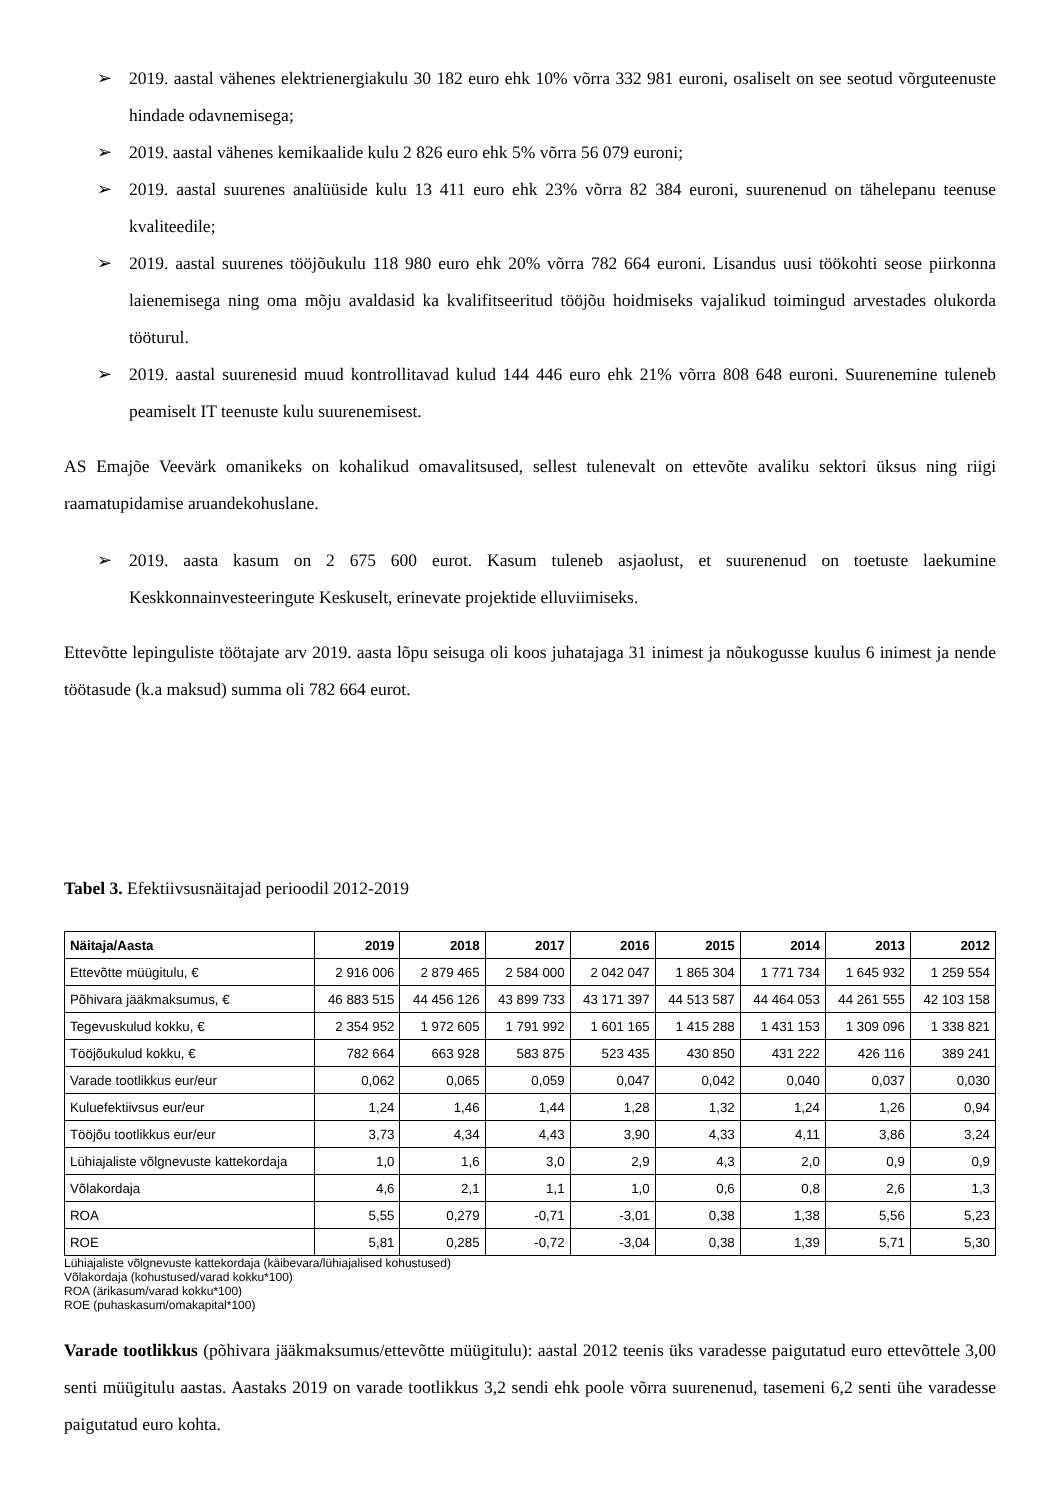➢ 2019. aastal vähenes elektrienergiakulu 30 182 euro ehk 10% võrra 332 981 euroni, osaliselt on see seotud võrguteenuste hindade odavnemisega;
➢ 2019. aastal vähenes kemikaalide kulu 2 826 euro ehk 5% võrra 56 079 euroni;
➢ 2019. aastal suurenes analüüside kulu 13 411 euro ehk 23% võrra 82 384 euroni, suurenenud on tähelepanu teenuse kvaliteedile;
➢ 2019. aastal suurenes tööjõukulu 118 980 euro ehk 20% võrra 782 664 euroni. Lisandus uusi töökohti seose piirkonna laienemisega ning oma mõju avaldasid ka kvalifitseeritud tööjõu hoidmiseks vajalikud toimingud arvestades olukorda tööturul.
➢ 2019. aastal suurenesid muud kontrollitavad kulud 144 446 euro ehk 21% võrra 808 648 euroni. Suurenemine tuleneb peamiselt IT teenuste kulu suurenemisest.
AS Emajõe Veevärk omanikeks on kohalikud omavalitsused, sellest tulenevalt on ettevõte avaliku sektori üksus ning riigi raamatupidamise aruandekohuslane.
➢ 2019. aasta kasum on 2 675 600 eurot. Kasum tuleneb asjaolust, et suurenenud on toetuste laekumine Keskkonnainvesteeringute Keskuselt, erinevate projektide elluviimiseks.
Ettevõtte lepinguliste töötajate arv 2019. aasta lõpu seisuga oli koos juhatajaga 31 inimest ja nõukogusse kuulus 6 inimest ja nende töötasude (k.a maksud) summa oli 782 664 eurot.
Tabel 3. Efektiivsusnäitajad perioodil 2012-2019
| Näitaja/Aasta | 2019 | 2018 | 2017 | 2016 | 2015 | 2014 | 2013 | 2012 |
| --- | --- | --- | --- | --- | --- | --- | --- | --- |
| Ettevõtte müügitulu, € | 2 916 006 | 2 879 465 | 2 584 000 | 2 042 047 | 1 865 304 | 1 771 734 | 1 645 932 | 1 259 554 |
| Põhivara jääkmaksumus, € | 46 883 515 | 44 456 126 | 43 899 733 | 43 171 397 | 44 513 587 | 44 464 053 | 44 261 555 | 42 103 158 |
| Tegevuskulud kokku, € | 2 354 952 | 1 972 605 | 1 791 992 | 1 601 165 | 1 415 288 | 1 431 153 | 1 309 096 | 1 338 821 |
| Tööjõukulud kokku, € | 782 664 | 663 928 | 583 875 | 523 435 | 430 850 | 431 222 | 426 116 | 389 241 |
| Varade tootlikkus eur/eur | 0,062 | 0,065 | 0,059 | 0,047 | 0,042 | 0,040 | 0,037 | 0,030 |
| Kuluefektiivsus eur/eur | 1,24 | 1,46 | 1,44 | 1,28 | 1,32 | 1,24 | 1,26 | 0,94 |
| Tööjõu tootlikkus eur/eur | 3,73 | 4,34 | 4,43 | 3,90 | 4,33 | 4,11 | 3,86 | 3,24 |
| Lühiajaliste võlgnevuste kattekordaja | 1,0 | 1,6 | 3,0 | 2,9 | 4,3 | 2,0 | 0,9 | 0,9 |
| Võlakordaja | 4,6 | 2,1 | 1,1 | 1,0 | 0,6 | 0,8 | 2,6 | 1,3 |
| ROA | 5,55 | 0,279 | -0,71 | -3,01 | 0,38 | 1,38 | 5,56 | 5,23 |
| ROE | 5,81 | 0,285 | -0,72 | -3,04 | 0,38 | 1,39 | 5,71 | 5,30 |
Lühiajaliste võlgnevuste kattekordaja (käibevara/lühiajalised kohustused)
Võlakordaja (kohustused/varad kokku*100)
ROA (ärikasum/varad kokku*100)
ROE (puhaskasum/omakapital*100)
Varade tootlikkus (põhivara jääkmaksumus/ettevõtte müügitulu): aastal 2012 teenis üks varadesse paigutatud euro ettevõttele 3,00 senti müügitulu aastas. Aastaks 2019 on varade tootlikkus 3,2 sendi ehk poole võrra suurenenud, tasemeni 6,2 senti ühe varadesse paigutatud euro kohta.